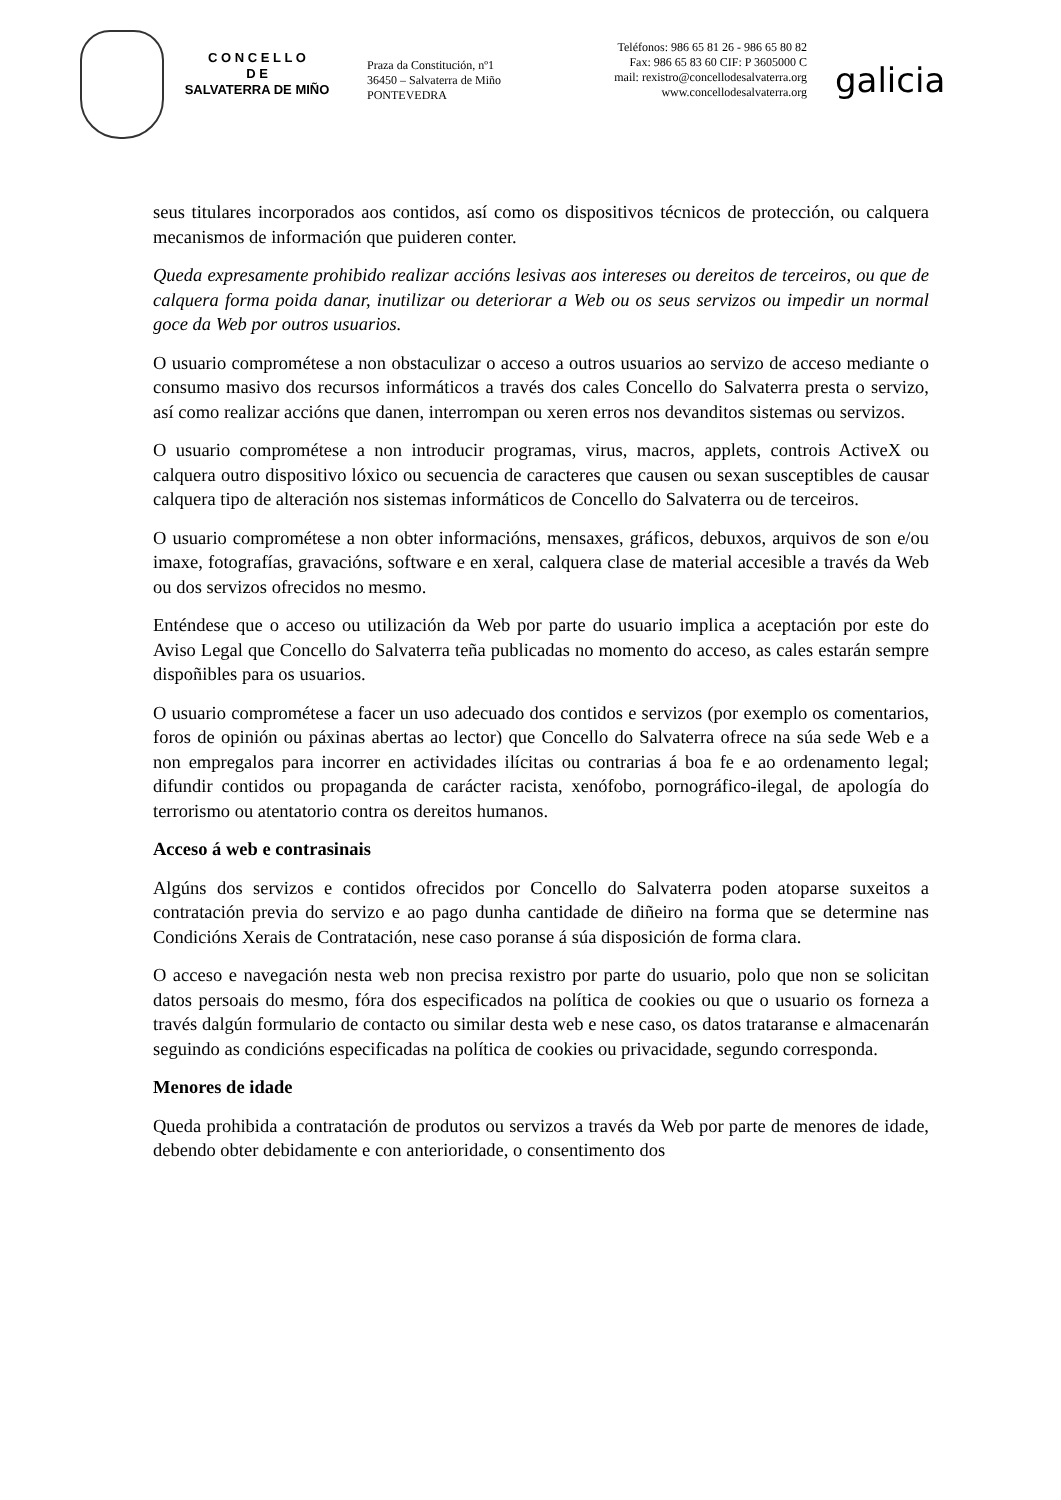C O N C E L L O
D E
SALVATERRA DE MIÑO
Praza da Constitución, nº1
36450 – Salvaterra de Miño
PONTEVEDRA
Teléfonos: 986 65 81 26 - 986 65 80 82
Fax: 986 65 83 60 CIF: P 3605000 C
mail: rexistro@concellodesalvaterra.org
www.concellodesalvaterra.org
galicia
seus titulares incorporados aos contidos, así como os dispositivos técnicos de protección, ou calquera mecanismos de información que puideren conter.
Queda expresamente prohibido realizar accións lesivas aos intereses ou dereitos de terceiros, ou que de calquera forma poida danar, inutilizar ou deteriorar a Web ou os seus servizos ou impedir un normal goce da Web por outros usuarios.
O usuario comprométese a non obstaculizar o acceso a outros usuarios ao servizo de acceso mediante o consumo masivo dos recursos informáticos a través dos cales Concello do Salvaterra presta o servizo, así como realizar accións que danen, interrompan ou xeren erros nos devanditos sistemas ou servizos.
O usuario comprométese a non introducir programas, virus, macros, applets, controis ActiveX ou calquera outro dispositivo lóxico ou secuencia de caracteres que causen ou sexan susceptibles de causar calquera tipo de alteración nos sistemas informáticos de Concello do Salvaterra ou de terceiros.
O usuario comprométese a non obter informacións, mensaxes, gráficos, debuxos, arquivos de son e/ou imaxe, fotografías, gravacións, software e en xeral, calquera clase de material accesible a través da Web ou dos servizos ofrecidos no mesmo.
Enténdese que o acceso ou utilización da Web por parte do usuario implica a aceptación por este do Aviso Legal que Concello do Salvaterra teña publicadas no momento do acceso, as cales estarán sempre dispoñibles para os usuarios.
O usuario comprométese a facer un uso adecuado dos contidos e servizos (por exemplo os comentarios, foros de opinión ou páxinas abertas ao lector) que Concello do Salvaterra ofrece na súa sede Web e a non empregalos para incorrer en actividades ilícitas ou contrarias á boa fe e ao ordenamento legal; difundir contidos ou propaganda de carácter racista, xenófobo, pornográfico-ilegal, de apología do terrorismo ou atentatorio contra os dereitos humanos.
Acceso á web e contrasinais
Algúns dos servizos e contidos ofrecidos por Concello do Salvaterra poden atoparse suxeitos a contratación previa do servizo e ao pago dunha cantidade de diñeiro na forma que se determine nas Condicións Xerais de Contratación, nese caso poranse á súa disposición de forma clara.
O acceso e navegación nesta web non precisa rexistro por parte do usuario, polo que non se solicitan datos persoais do mesmo, fóra dos especificados na política de cookies ou que o usuario os forneza a través dalgún formulario de contacto ou similar desta web e nese caso, os datos trataranse e almacenarán seguindo as condicións especificadas na política de cookies ou privacidade, segundo corresponda.
Menores de idade
Queda prohibida a contratación de produtos ou servizos a través da Web por parte de menores de idade, debendo obter debidamente e con anterioridade, o consentimento dos